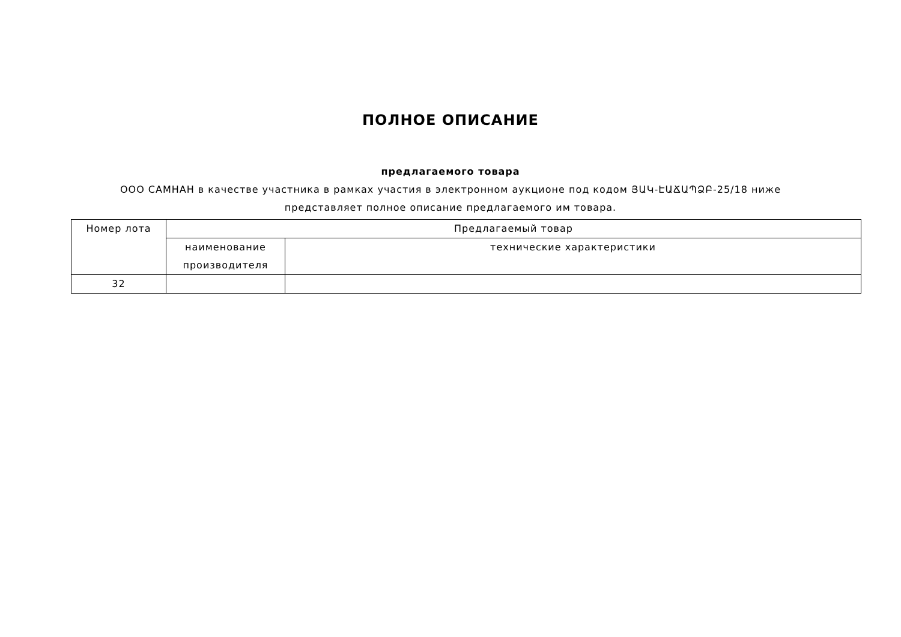ПОЛНОЕ ОПИСАНИЕ
предлагаемого товара
ООО САМНАН в качестве участника в рамках участия в электронном аукционе под кодом ՅԱԿ-ԷԱՃԱՊՁԲ-25/18 ниже представляет полное описание предлагаемого им товара.
| Номер лота | Предлагаемый товар | |
| --- | --- | --- |
| | наименование производителя | технические характеристики |
| 32 | | |